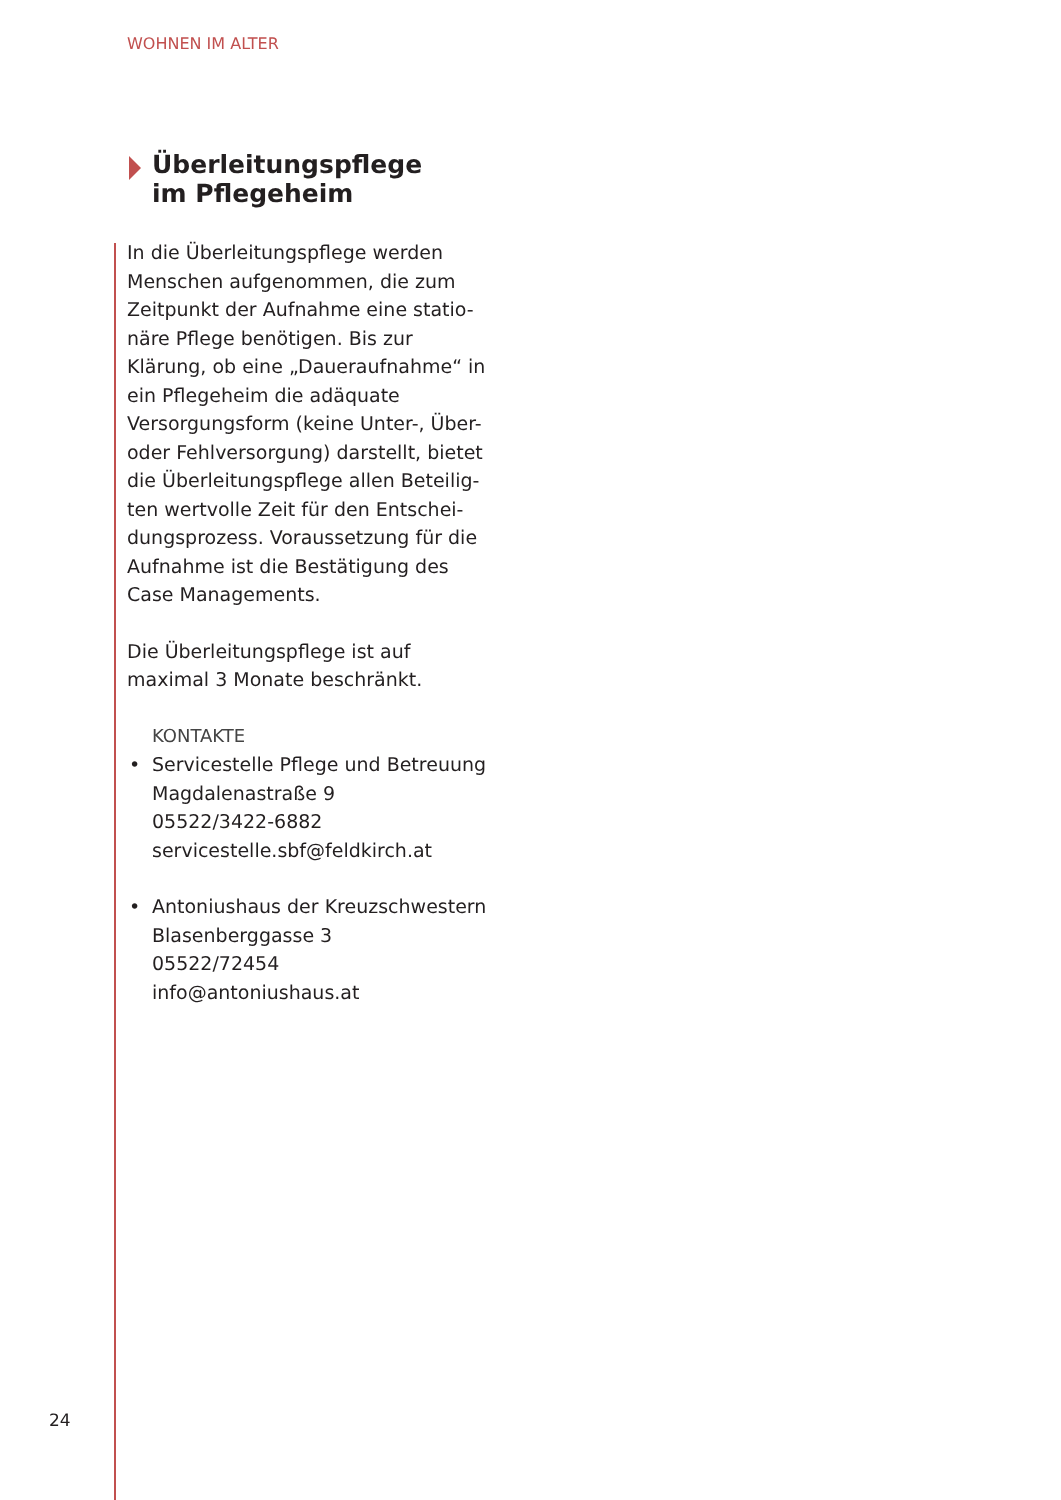WOHNEN IM ALTER
Überleitungspflege
im Pflegeheim
In die Überleitungspflege werden Menschen aufgenommen, die zum Zeitpunkt der Aufnahme eine statio-näre Pflege benötigen. Bis zur Klärung, ob eine „Daueraufnahme“ in ein Pflegeheim die adäquate Versorgungsform (keine Unter-, Über- oder Fehlversorgung) darstellt, bietet die Überleitungspflege allen Beteilig-ten wertvolle Zeit für den Entschei-dungsprozess. Voraussetzung für die Aufnahme ist die Bestätigung des Case Managements.
Die Überleitungspflege ist auf maximal 3 Monate beschränkt.
KONTAKTE
• Servicestelle Pflege und Betreuung
Magdalenastraße 9
05522/3422-6882
servicestelle.sbf@feldkirch.at
• Antoniushaus der Kreuzschwestern
Blasenberggasse 3
05522/72454
info@antoniushaus.at
24